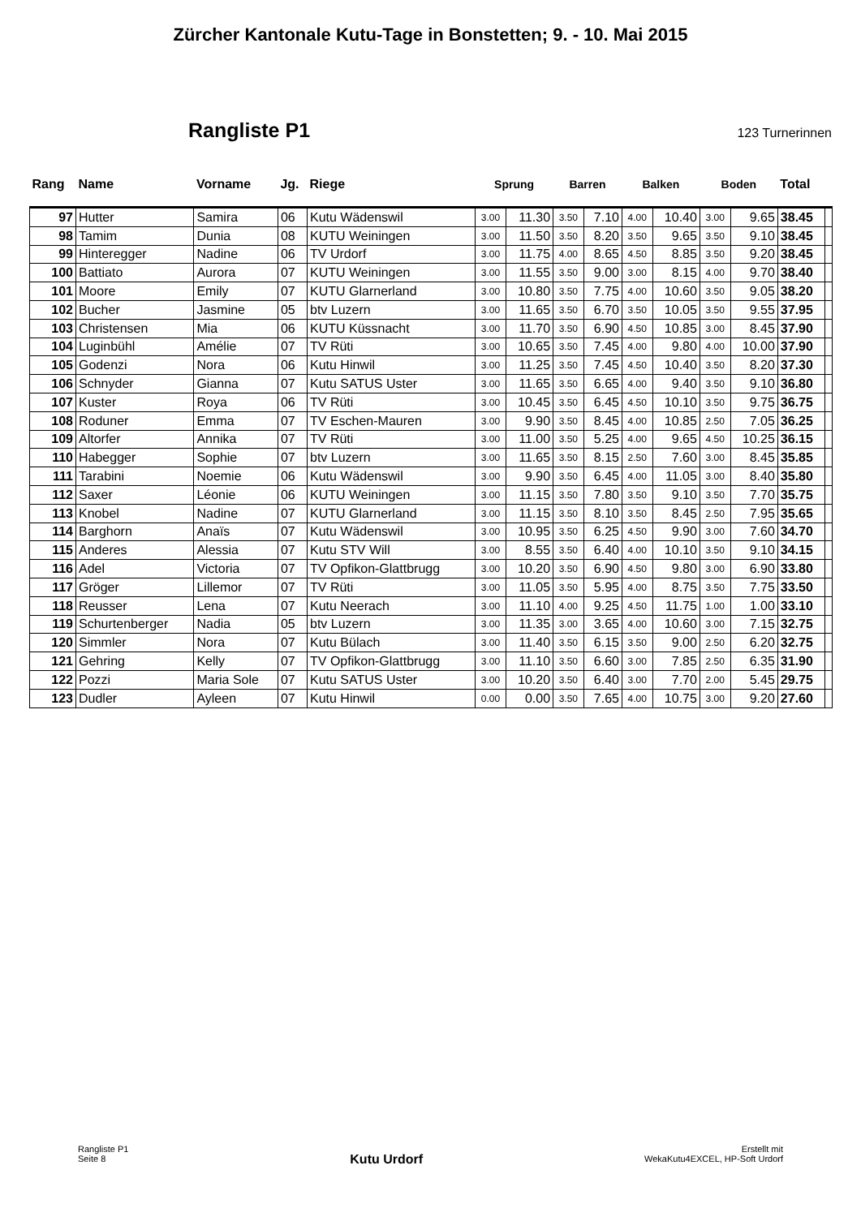Zürcher Kantonale Kutu-Tage in Bonstetten; 9. - 10. Mai 2015
Rangliste P1
123 Turnerinnen
| Rang | Name | Vorname | Jg. | Riege | Sprung | | Barren | | Balken | | Boden | | Total | |
| --- | --- | --- | --- | --- | --- | --- | --- | --- | --- | --- | --- | --- | --- | --- |
| 97 | Hutter | Samira | 06 | Kutu Wädenswil | 3.00 | 11.30 | 3.50 | 7.10 | 4.00 | 10.40 | 3.00 | 9.65 | 38.45 | |
| 98 | Tamim | Dunia | 08 | KUTU Weiningen | 3.00 | 11.50 | 3.50 | 8.20 | 3.50 | 9.65 | 3.50 | 9.10 | 38.45 | |
| 99 | Hinteregger | Nadine | 06 | TV Urdorf | 3.00 | 11.75 | 4.00 | 8.65 | 4.50 | 8.85 | 3.50 | 9.20 | 38.45 | |
| 100 | Battiato | Aurora | 07 | KUTU Weiningen | 3.00 | 11.55 | 3.50 | 9.00 | 3.00 | 8.15 | 4.00 | 9.70 | 38.40 | |
| 101 | Moore | Emily | 07 | KUTU Glarnerland | 3.00 | 10.80 | 3.50 | 7.75 | 4.00 | 10.60 | 3.50 | 9.05 | 38.20 | |
| 102 | Bucher | Jasmine | 05 | btv Luzern | 3.00 | 11.65 | 3.50 | 6.70 | 3.50 | 10.05 | 3.50 | 9.55 | 37.95 | |
| 103 | Christensen | Mia | 06 | KUTU Küssnacht | 3.00 | 11.70 | 3.50 | 6.90 | 4.50 | 10.85 | 3.00 | 8.45 | 37.90 | |
| 104 | Luginbühl | Amélie | 07 | TV Rüti | 3.00 | 10.65 | 3.50 | 7.45 | 4.00 | 9.80 | 4.00 | 10.00 | 37.90 | |
| 105 | Godenzi | Nora | 06 | Kutu Hinwil | 3.00 | 11.25 | 3.50 | 7.45 | 4.50 | 10.40 | 3.50 | 8.20 | 37.30 | |
| 106 | Schnyder | Gianna | 07 | Kutu SATUS Uster | 3.00 | 11.65 | 3.50 | 6.65 | 4.00 | 9.40 | 3.50 | 9.10 | 36.80 | |
| 107 | Kuster | Roya | 06 | TV Rüti | 3.00 | 10.45 | 3.50 | 6.45 | 4.50 | 10.10 | 3.50 | 9.75 | 36.75 | |
| 108 | Roduner | Emma | 07 | TV Eschen-Mauren | 3.00 | 9.90 | 3.50 | 8.45 | 4.00 | 10.85 | 2.50 | 7.05 | 36.25 | |
| 109 | Altorfer | Annika | 07 | TV Rüti | 3.00 | 11.00 | 3.50 | 5.25 | 4.00 | 9.65 | 4.50 | 10.25 | 36.15 | |
| 110 | Habegger | Sophie | 07 | btv Luzern | 3.00 | 11.65 | 3.50 | 8.15 | 2.50 | 7.60 | 3.00 | 8.45 | 35.85 | |
| 111 | Tarabini | Noemie | 06 | Kutu Wädenswil | 3.00 | 9.90 | 3.50 | 6.45 | 4.00 | 11.05 | 3.00 | 8.40 | 35.80 | |
| 112 | Saxer | Léonie | 06 | KUTU Weiningen | 3.00 | 11.15 | 3.50 | 7.80 | 3.50 | 9.10 | 3.50 | 7.70 | 35.75 | |
| 113 | Knobel | Nadine | 07 | KUTU Glarnerland | 3.00 | 11.15 | 3.50 | 8.10 | 3.50 | 8.45 | 2.50 | 7.95 | 35.65 | |
| 114 | Barghorn | Anaïs | 07 | Kutu Wädenswil | 3.00 | 10.95 | 3.50 | 6.25 | 4.50 | 9.90 | 3.00 | 7.60 | 34.70 | |
| 115 | Anderes | Alessia | 07 | Kutu STV Will | 3.00 | 8.55 | 3.50 | 6.40 | 4.00 | 10.10 | 3.50 | 9.10 | 34.15 | |
| 116 | Adel | Victoria | 07 | TV Opfikon-Glattbrugg | 3.00 | 10.20 | 3.50 | 6.90 | 4.50 | 9.80 | 3.00 | 6.90 | 33.80 | |
| 117 | Gröger | Lillemor | 07 | TV Rüti | 3.00 | 11.05 | 3.50 | 5.95 | 4.00 | 8.75 | 3.50 | 7.75 | 33.50 | |
| 118 | Reusser | Lena | 07 | Kutu Neerach | 3.00 | 11.10 | 4.00 | 9.25 | 4.50 | 11.75 | 1.00 | 1.00 | 33.10 | |
| 119 | Schurtenberger | Nadia | 05 | btv Luzern | 3.00 | 11.35 | 3.00 | 3.65 | 4.00 | 10.60 | 3.00 | 7.15 | 32.75 | |
| 120 | Simmler | Nora | 07 | Kutu Bülach | 3.00 | 11.40 | 3.50 | 6.15 | 3.50 | 9.00 | 2.50 | 6.20 | 32.75 | |
| 121 | Gehring | Kelly | 07 | TV Opfikon-Glattbrugg | 3.00 | 11.10 | 3.50 | 6.60 | 3.00 | 7.85 | 2.50 | 6.35 | 31.90 | |
| 122 | Pozzi | Maria Sole | 07 | Kutu SATUS Uster | 3.00 | 10.20 | 3.50 | 6.40 | 3.00 | 7.70 | 2.00 | 5.45 | 29.75 | |
| 123 | Dudler | Ayleen | 07 | Kutu Hinwil | 0.00 | 0.00 | 3.50 | 7.65 | 4.00 | 10.75 | 3.00 | 9.20 | 27.60 | |
Rangliste P1
Seite 8
Kutu Urdorf
Erstellt mit
WekaKutu4EXCEL, HP-Soft Urdorf